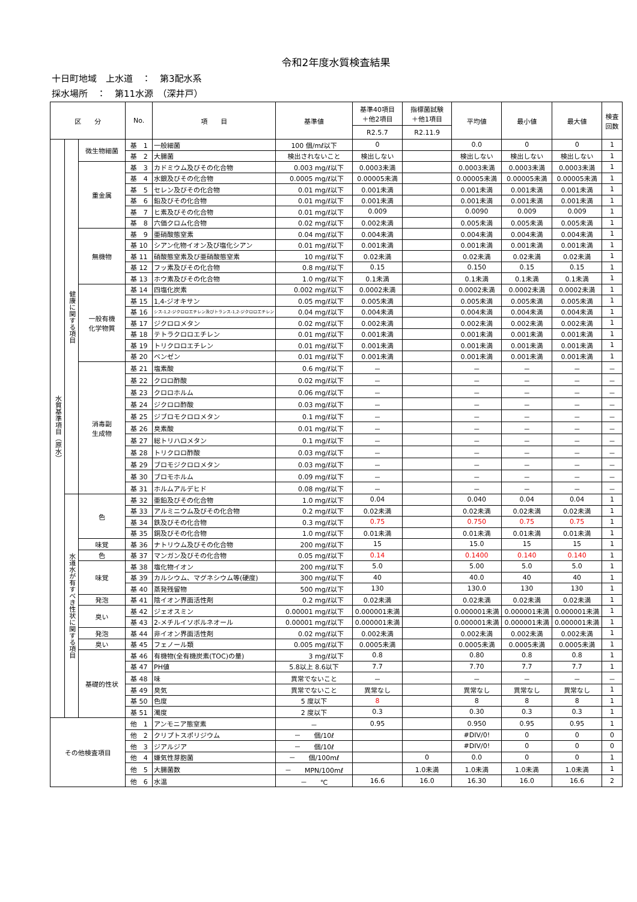令和2年度水質検査結果
十日町地域　上水道　：　第3配水系
採水場所　：　第11水源　（深井戸）
| 区 分 | | | No. | 項 目 | 基準値 | 基準40項目 ＋他2項目 | 指標菌試験 ＋他1項目 | 平均値 | 最小値 | 最大値 | 検査 回数 |
| --- | --- | --- | --- | --- | --- | --- | --- | --- | --- | --- | --- |
| | | | | | | R2.5.7 | R2.11.9 | | | | |
| 水質基準項目（原水） | 健康に関する項目 | 微生物細菌 | 基 1 | 一般細菌 | 100 個/mℓ以下 | 0 | | 0.0 | 0 | 0 | 1 |
| | | | 基 2 | 大腸菌 | 検出されないこと | 検出しない | | 検出しない | 検出しない | 検出しない | 1 |
| | | 重金属 | 基 3 | カドミウム及びその化合物 | 0.003 mg/ℓ以下 | 0.0003未満 | | 0.0003未満 | 0.0003未満 | 0.0003未満 | 1 |
| | | | 基 4 | 水銀及びその化合物 | 0.0005 mg/ℓ以下 | 0.00005未満 | | 0.00005未満 | 0.00005未満 | 0.00005未満 | 1 |
| | | | 基 5 | セレン及びその化合物 | 0.01 mg/ℓ以下 | 0.001未満 | | 0.001未満 | 0.001未満 | 0.001未満 | 1 |
| | | | 基 6 | 鉛及びその化合物 | 0.01 mg/ℓ以下 | 0.001未満 | | 0.001未満 | 0.001未満 | 0.001未満 | 1 |
| | | | 基 7 | ヒ素及びその化合物 | 0.01 mg/ℓ以下 | 0.009 | | 0.0090 | 0.009 | 0.009 | 1 |
| | | | 基 8 | 六価クロム化合物 | 0.02 mg/ℓ以下 | 0.002未満 | | 0.005未満 | 0.005未満 | 0.005未満 | 1 |
| | | 無機物 | 基 9 | 亜硝酸態窒素 | 0.04 mg/ℓ以下 | 0.004未満 | | 0.004未満 | 0.004未満 | 0.004未満 | 1 |
| | | | 基 10 | シアン化物イオン及び塩化シアン | 0.01 mg/ℓ以下 | 0.001未満 | | 0.001未満 | 0.001未満 | 0.001未満 | 1 |
| | | | 基 11 | 硝酸態窒素及び亜硝酸態窒素 | 10 mg/ℓ以下 | 0.02未満 | | 0.02未満 | 0.02未満 | 0.02未満 | 1 |
| | | | 基 12 | フッ素及びその化合物 | 0.8 mg/ℓ以下 | 0.15 | | 0.150 | 0.15 | 0.15 | 1 |
| | | | 基 13 | ホウ素及びその化合物 | 1.0 mg/ℓ以下 | 0.1未満 | | 0.1未満 | 0.1未満 | 0.1未満 | 1 |
| | | 一般有機 化学物質 | 基 14 | 四塩化炭素 | 0.002 mg/ℓ以下 | 0.0002未満 | | 0.0002未満 | 0.0002未満 | 0.0002未満 | 1 |
| | | | 基 15 | 1,4-ジオキサン | 0.05 mg/ℓ以下 | 0.005未満 | | 0.005未満 | 0.005未満 | 0.005未満 | 1 |
| | | | 基 16 | シス-1,2-ジクロロエチレン及びトランス-1,2-ジクロロエチレン | 0.04 mg/ℓ以下 | 0.004未満 | | 0.004未満 | 0.004未満 | 0.004未満 | 1 |
| | | | 基 17 | ジクロロメタン | 0.02 mg/ℓ以下 | 0.002未満 | | 0.002未満 | 0.002未満 | 0.002未満 | 1 |
| | | | 基 18 | テトラクロロエチレン | 0.01 mg/ℓ以下 | 0.001未満 | | 0.001未満 | 0.001未満 | 0.001未満 | 1 |
| | | | 基 19 | トリクロロエチレン | 0.01 mg/ℓ以下 | 0.001未満 | | 0.001未満 | 0.001未満 | 0.001未満 | 1 |
| | | | 基 20 | ベンゼン | 0.01 mg/ℓ以下 | 0.001未満 | | 0.001未満 | 0.001未満 | 0.001未満 | 1 |
| | | 消毒副 生成物 | 基 21 | 塩素酸 | 0.6 mg/ℓ以下 | － | | － | － | － | － |
| | | | 基 22 | クロロ酢酸 | 0.02 mg/ℓ以下 | － | | － | － | － | － |
| | | | 基 23 | クロロホルム | 0.06 mg/ℓ以下 | － | | － | － | － | － |
| | | | 基 24 | ジクロロ酢酸 | 0.03 mg/ℓ以下 | － | | － | － | － | － |
| | | | 基 25 | ジブロモクロロメタン | 0.1 mg/ℓ以下 | － | | － | － | － | － |
| | | | 基 26 | 臭素酸 | 0.01 mg/ℓ以下 | － | | － | － | － | － |
| | | | 基 27 | 総トリハロメタン | 0.1 mg/ℓ以下 | － | | － | － | － | － |
| | | | 基 28 | トリクロロ酢酸 | 0.03 mg/ℓ以下 | － | | － | － | － | － |
| | | | 基 29 | ブロモジクロロメタン | 0.03 mg/ℓ以下 | － | | － | － | － | － |
| | | | 基 30 | ブロモホルム | 0.09 mg/ℓ以下 | － | | － | － | － | － |
| | | | 基 31 | ホルムアルデヒド | 0.08 mg/ℓ以下 | － | | － | － | － | － |
| | 水道水が有すべき性状に関する項目 | 色 | 基 32 | 亜鉛及びその化合物 | 1.0 mg/ℓ以下 | 0.04 | | 0.040 | 0.04 | 0.04 | 1 |
| | | | 基 33 | アルミニウム及びその化合物 | 0.2 mg/ℓ以下 | 0.02未満 | | 0.02未満 | 0.02未満 | 0.02未満 | 1 |
| | | | 基 34 | 鉄及びその化合物 | 0.3 mg/ℓ以下 | 0.75 | | 0.750 | 0.75 | 0.75 | 1 |
| | | | 基 35 | 銅及びその化合物 | 1.0 mg/ℓ以下 | 0.01未満 | | 0.01未満 | 0.01未満 | 0.01未満 | 1 |
| | | 味覚 | 基 36 | ナトリウム及びその化合物 | 200 mg/ℓ以下 | 15 | | 15.0 | 15 | 15 | 1 |
| | | 色 | 基 37 | マンガン及びその化合物 | 0.05 mg/ℓ以下 | 0.14 | | 0.1400 | 0.140 | 0.140 | 1 |
| | | 味覚 | 基 38 | 塩化物イオン | 200 mg/ℓ以下 | 5.0 | | 5.00 | 5.0 | 5.0 | 1 |
| | | | 基 39 | カルシウム、マグネシウム等(硬度) | 300 mg/ℓ以下 | 40 | | 40.0 | 40 | 40 | 1 |
| | | | 基 40 | 蒸発残留物 | 500 mg/ℓ以下 | 130 | | 130.0 | 130 | 130 | 1 |
| | | 発泡 | 基 41 | 陰イオン界面活性剤 | 0.2 mg/ℓ以下 | 0.02未満 | | 0.02未満 | 0.02未満 | 0.02未満 | 1 |
| | | 臭い | 基 42 | ジェオスミン | 0.00001 mg/ℓ以下 | 0.000001未満 | | 0.000001未満 | 0.000001未満 | 0.000001未満 | 1 |
| | | | 基 43 | 2-メチルイソボルネオール | 0.00001 mg/ℓ以下 | 0.000001未満 | | 0.000001未満 | 0.000001未満 | 0.000001未満 | 1 |
| | | 発泡 | 基 44 | 非イオン界面活性剤 | 0.02 mg/ℓ以下 | 0.002未満 | | 0.002未満 | 0.002未満 | 0.002未満 | 1 |
| | | 臭い | 基 45 | フェノール類 | 0.005 mg/ℓ以下 | 0.0005未満 | | 0.0005未満 | 0.0005未満 | 0.0005未満 | 1 |
| | | 基礎的性状 | 基 46 | 有機物(全有機炭素(TOC)の量) | 3 mg/ℓ以下 | 0.8 | | 0.80 | 0.8 | 0.8 | 1 |
| | | | 基 47 | PH値 | 5.8以上 8.6以下 | 7.7 | | 7.70 | 7.7 | 7.7 | 1 |
| | | | 基 48 | 味 | 異常でないこと | － | | － | － | － | － |
| | | | 基 49 | 臭気 | 異常でないこと | 異常なし | | 異常なし | 異常なし | 異常なし | 1 |
| | | | 基 50 | 色度 | 5 度以下 | 8 | | 8 | 8 | 8 | 1 |
| | | | 基 51 | 濁度 | 2 度以下 | 0.3 | | 0.30 | 0.3 | 0.3 | 1 |
| その他検査項目 | | | 他 1 | アンモニア態窒素 | － | 0.95 | | 0.950 | 0.95 | 0.95 | 1 |
| | | | 他 2 | クリプトスポリジウム | － 個/10ℓ | | | #DIV/0! | 0 | 0 | 0 |
| | | | 他 3 | ジアルジア | － 個/10ℓ | | | #DIV/0! | 0 | 0 | 0 |
| | | | 他 4 | 嫌気性芽胞菌 | － 個/100mℓ | | 0 | 0.0 | 0 | 0 | 1 |
| | | | 他 5 | 大腸菌数 | － MPN/100mℓ | | 1.0未満 | 1.0未満 | 1.0未満 | 1.0未満 | 1 |
| | | | 他 6 | 水温 | － ℃ | 16.6 | 16.0 | 16.30 | 16.0 | 16.6 | 2 |